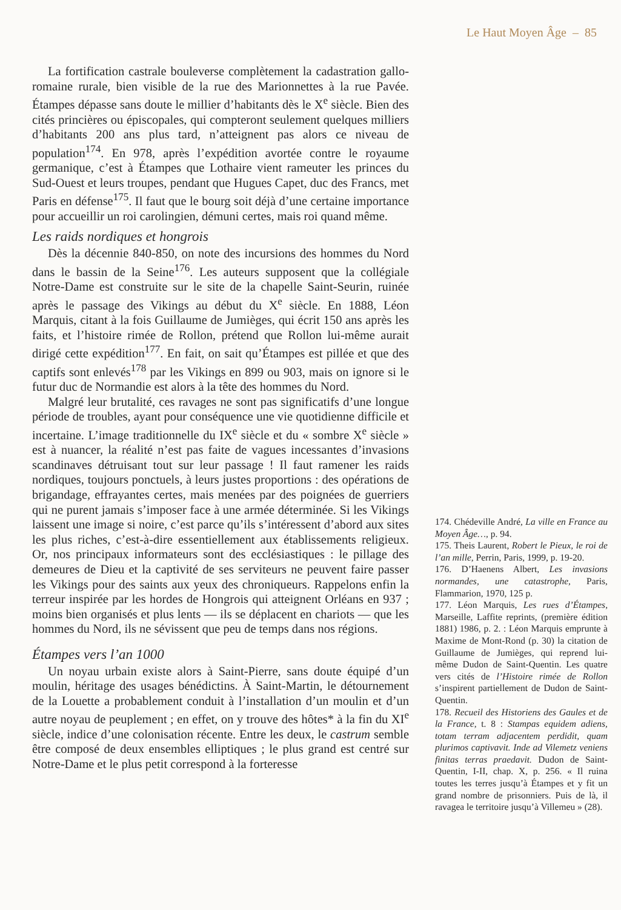Le Haut Moyen Âge – 85
La fortification castrale bouleverse complètement la cadastration gallo-romaine rurale, bien visible de la rue des Marionnettes à la rue Pavée. Étampes dépasse sans doute le millier d’habitants dès le X<sup>e</sup> siècle. Bien des cités princières ou épiscopales, qui compteront seulement quelques milliers d’habitants 200 ans plus tard, n’atteignent pas alors ce niveau de population<sup>174</sup>. En 978, après l’expédition avortée contre le royaume germanique, c’est à Étampes que Lothaire vient rameuter les princes du Sud-Ouest et leurs troupes, pendant que Hugues Capet, duc des Francs, met Paris en défense<sup>175</sup>. Il faut que le bourg soit déjà d’une certaine importance pour accueillir un roi carolingien, démuni certes, mais roi quand même.
Les raids nordiques et hongrois
Dès la décennie 840-850, on note des incursions des hommes du Nord dans le bassin de la Seine<sup>176</sup>. Les auteurs supposent que la collégiale Notre-Dame est construite sur le site de la chapelle Saint-Seurin, ruinée après le passage des Vikings au début du X<sup>e</sup> siècle. En 1888, Léon Marquis, citant à la fois Guillaume de Jumièges, qui écrit 150 ans après les faits, et l’histoire rimée de Rollon, prétend que Rollon lui-même aurait dirigé cette expédition<sup>177</sup>. En fait, on sait qu’Étampes est pillée et que des captifs sont enlevés<sup>178</sup> par les Vikings en 899 ou 903, mais on ignore si le futur duc de Normandie est alors à la tête des hommes du Nord.
Malgré leur brutalité, ces ravages ne sont pas significatifs d’une longue période de troubles, ayant pour conséquence une vie quotidienne difficile et incertaine. L’image traditionnelle du IX<sup>e</sup> siècle et du « sombre X<sup>e</sup> siècle » est à nuancer, la réalité n’est pas faite de vagues incessantes d’invasions scandinaves détruisant tout sur leur passage ! Il faut ramener les raids nordiques, toujours ponctuels, à leurs justes proportions : des opérations de brigandage, effrayantes certes, mais menées par des poignées de guerriers qui ne purent jamais s’imposer face à une armée déterminée. Si les Vikings laissent une image si noire, c’est parce qu’ils s’intéressent d’abord aux sites les plus riches, c’est-à-dire essentiellement aux établissements religieux. Or, nos principaux informateurs sont des ecclésiastiques : le pillage des demeures de Dieu et la captivité de ses serviteurs ne peuvent faire passer les Vikings pour des saints aux yeux des chroniqueurs. Rappelons enfin la terreur inspirée par les hordes de Hongrois qui atteignent Orléans en 937 ; moins bien organisés et plus lents — ils se déplacent en chariots — que les hommes du Nord, ils ne sévissent que peu de temps dans nos régions.
Étampes vers l’an 1000
Un noyau urbain existe alors à Saint-Pierre, sans doute équipé d’un moulin, héritage des usages bénédictins. À Saint-Martin, le détournement de la Louette a probablement conduit à l’installation d’un moulin et d’un autre noyau de peuplement ; en effet, on y trouve des hôtes* à la fin du XI<sup>e</sup> siècle, indice d’une colonisation récente. Entre les deux, le castrum semble être composé de deux ensembles elliptiques ; le plus grand est centré sur Notre-Dame et le plus petit correspond à la forteresse
174. Chédeville André, La ville en France au Moyen Âge…, p. 94.
175. Theis Laurent, Robert le Pieux, le roi de l’an mille, Perrin, Paris, 1999, p. 19-20.
176. D’Haenens Albert, Les invasions normandes, une catastrophe, Paris, Flammarion, 1970, 125 p.
177. Léon Marquis, Les rues d’Étampes, Marseille, Laffite reprints, (première édition 1881) 1986, p. 2. : Léon Marquis emprunte à Maxime de Mont-Rond (p. 30) la citation de Guillaume de Jumièges, qui reprend lui-même Dudon de Saint-Quentin. Les quatre vers cités de l’Histoire rimée de Rollon s’inspirent partiellement de Dudon de Saint-Quentin.
178. Recueil des Historiens des Gaules et de la France, t. 8 : Stampas equidem adiens, totam terram adjacentem perdidit, quam plurimos captivavit. Inde ad Vilemetz veniens finitas terras praedavit. Dudon de Saint-Quentin, I-II, chap. X, p. 256. « Il ruina toutes les terres jusqu’à Étampes et y fit un grand nombre de prisonniers. Puis de là, il ravagea le territoire jusqu’à Villemeu » (28).